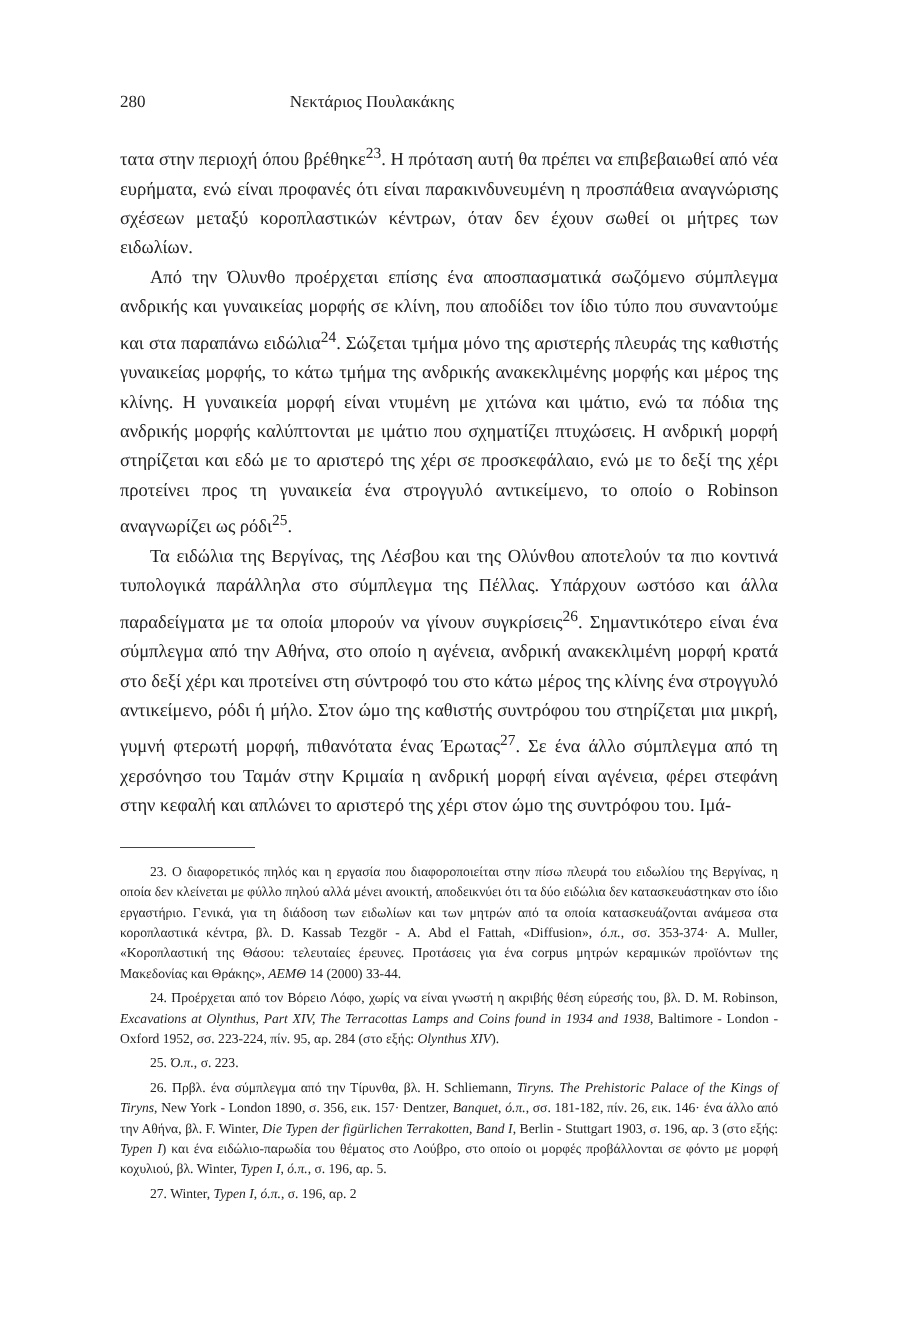280 Νεκτάριος Πουλακάκης
τατα στην περιοχή όπου βρέθηκε<sup>23</sup>. Η πρόταση αυτή θα πρέπει να επιβεβαιωθεί από νέα ευρήματα, ενώ είναι προφανές ότι είναι παρακινδυνευμένη η προσπάθεια αναγνώρισης σχέσεων μεταξύ κοροπλαστικών κέντρων, όταν δεν έχουν σωθεί οι μήτρες των ειδωλίων.
Από την Όλυνθο προέρχεται επίσης ένα αποσπασματικά σωζόμενο σύμπλεγμα ανδρικής και γυναικείας μορφής σε κλίνη, που αποδίδει τον ίδιο τύπο που συναντούμε και στα παραπάνω ειδώλια<sup>24</sup>. Σώζεται τμήμα μόνο της αριστερής πλευράς της καθιστής γυναικείας μορφής, το κάτω τμήμα της ανδρικής ανακεκλιμένης μορφής και μέρος της κλίνης. Η γυναικεία μορφή είναι ντυμένη με χιτώνα και ιμάτιο, ενώ τα πόδια της ανδρικής μορφής καλύπτονται με ιμάτιο που σχηματίζει πτυχώσεις. Η ανδρική μορφή στηρίζεται και εδώ με το αριστερό της χέρι σε προσκεφάλαιο, ενώ με το δεξί της χέρι προτείνει προς τη γυναικεία ένα στρογγυλό αντικείμενο, το οποίο ο Robinson αναγνωρίζει ως ρόδι<sup>25</sup>.
Τα ειδώλια της Βεργίνας, της Λέσβου και της Ολύνθου αποτελούν τα πιο κοντινά τυπολογικά παράλληλα στο σύμπλεγμα της Πέλλας. Υπάρχουν ωστόσο και άλλα παραδείγματα με τα οποία μπορούν να γίνουν συγκρίσεις<sup>26</sup>. Σημαντικότερο είναι ένα σύμπλεγμα από την Αθήνα, στο οποίο η αγένεια, ανδρική ανακεκλιμένη μορφή κρατά στο δεξί χέρι και προτείνει στη σύντροφό του στο κάτω μέρος της κλίνης ένα στρογγυλό αντικείμενο, ρόδι ή μήλο. Στον ώμο της καθιστής συντρόφου του στηρίζεται μια μικρή, γυμνή φτερωτή μορφή, πιθανότατα ένας Έρωτας<sup>27</sup>. Σε ένα άλλο σύμπλεγμα από τη χερσόνησο του Ταμάν στην Κριμαία η ανδρική μορφή είναι αγένεια, φέρει στεφάνη στην κεφαλή και απλώνει το αριστερό της χέρι στον ώμο της συντρόφου του. Ιμά-
23. Ο διαφορετικός πηλός και η εργασία που διαφοροποιείται στην πίσω πλευρά του ειδωλίου της Βεργίνας, η οποία δεν κλείνεται με φύλλο πηλού αλλά μένει ανοικτή, αποδεικνύει ότι τα δύο ειδώλια δεν κατασκευάστηκαν στο ίδιο εργαστήριο. Γενικά, για τη διάδοση των ειδωλίων και των μητρών από τα οποία κατασκευάζονται ανάμεσα στα κοροπλαστικά κέντρα, βλ. D. Kassab Tezgör - A. Abd el Fattah, «Diffusion», ό.π., σσ. 353-374· A. Muller, «Κοροπλαστική της Θάσου: τελευταίες έρευνες. Προτάσεις για ένα corpus μητρών κεραμικών προϊόντων της Μακεδονίας και Θράκης», ΑΕΜΘ 14 (2000) 33-44.
24. Προέρχεται από τον Βόρειο Λόφο, χωρίς να είναι γνωστή η ακριβής θέση εύρεσής του, βλ. D. M. Robinson, Excavations at Olynthus, Part XIV, The Terracottas Lamps and Coins found in 1934 and 1938, Baltimore - London - Oxford 1952, σσ. 223-224, πίν. 95, αρ. 284 (στο εξής: Olynthus XIV).
25. Ό.π., σ. 223.
26. Πρβλ. ένα σύμπλεγμα από την Τίρυνθα, βλ. H. Schliemann, Tiryns. The Prehistoric Palace of the Kings of Tiryns, New York - London 1890, σ. 356, εικ. 157· Dentzer, Banquet, ό.π., σσ. 181-182, πίν. 26, εικ. 146· ένα άλλο από την Αθήνα, βλ. F. Winter, Die Typen der figürlichen Terrakotten, Band I, Berlin - Stuttgart 1903, σ. 196, αρ. 3 (στο εξής: Typen I) και ένα ειδώλιο-παρωδία του θέματος στο Λούβρο, στο οποίο οι μορφές προβάλλονται σε φόντο με μορφή κοχυλιού, βλ. Winter, Typen I, ό.π., σ. 196, αρ. 5.
27. Winter, Typen I, ό.π., σ. 196, αρ. 2